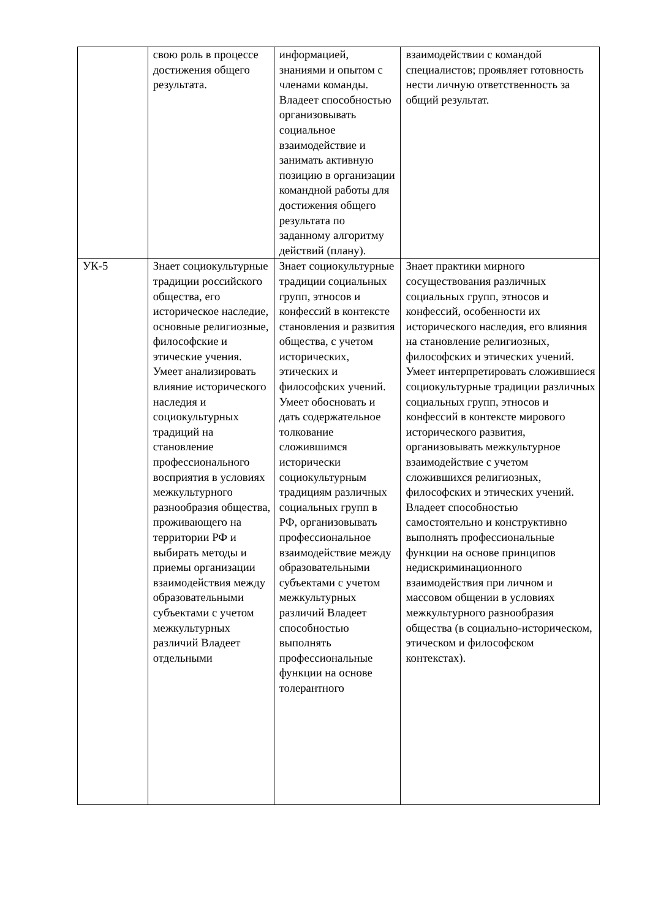| | свою роль в процессе достижения общего результата. | информацией, знаниями и опытом с членами команды. Владеет способностью организовывать социальное взаимодействие и занимать активную позицию в организации командной работы для достижения общего результата по заданному алгоритму действий (плану). | взаимодействии с командой специалистов; проявляет готовность нести личную ответственность за общий результат. |
| УК-5 | Знает социокультурные традиции российского общества, его историческое наследие, основные религиозные, философские и этические учения. Умеет анализировать влияние исторического наследия и социокультурных традиций на становление профессионального восприятия в условиях межкультурного разнообразия общества, проживающего на территории РФ и выбирать методы и приемы организации взаимодействия между образовательными субъектами с учетом межкультурных различий Владеет отдельными | Знает социокультурные традиции социальных групп, этносов и конфессий в контексте становления и развития общества, с учетом исторических, этических и философских учений. Умеет обосновать и дать содержательное толкование сложившимся исторически социокультурным традициям различных социальных групп в РФ, организовывать профессиональное взаимодействие между образовательными субъектами с учетом межкультурных различий Владеет способностью выполнять профессиональные функции на основе толерантного | Знает практики мирного сосуществования различных социальных групп, этносов и конфессий, особенности их исторического наследия, его влияния на становление религиозных, философских и этических учений. Умеет интерпретировать сложившиеся социокультурные традиции различных социальных групп, этносов и конфессий в контексте мирового исторического развития, организовывать межкультурное взаимодействие с учетом сложившихся религиозных, философских и этических учений. Владеет способностью самостоятельно и конструктивно выполнять профессиональные функции на основе принципов недискриминационного взаимодействия при личном и массовом общении в условиях межкультурного разнообразия общества (в социально-историческом, этическом и философском контекстах). |